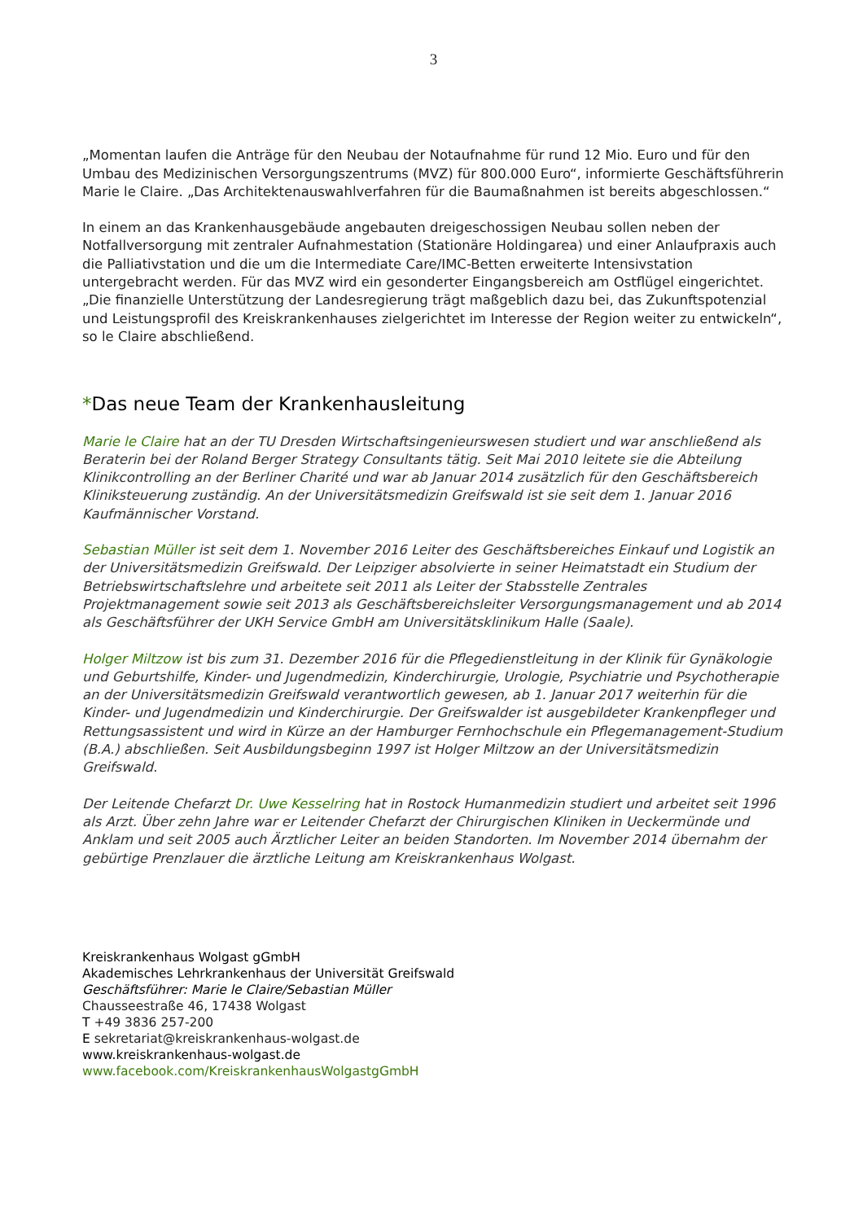3
„Momentan laufen die Anträge für den Neubau der Notaufnahme für rund 12 Mio. Euro und für den Umbau des Medizinischen Versorgungszentrums (MVZ) für 800.000 Euro“, informierte Geschäftsführerin Marie le Claire. „Das Architektenauswahlverfahren für die Baumaßnahmen ist bereits abgeschlossen.“
In einem an das Krankenhausgebäude angebauten dreigeschossigen Neubau sollen neben der Notfallversorgung mit zentraler Aufnahmestation (Stationäre Holdingarea) und einer Anlaufpraxis auch die Palliativstation und die um die Intermediate Care/IMC-Betten erweiterte Intensivstation untergebracht werden. Für das MVZ wird ein gesonderter Eingangsbereich am Ostflügel eingerichtet. „Die finanzielle Unterstützung der Landesregierung trägt maßgeblich dazu bei, das Zukunftspotenzial und Leistungsprofil des Kreiskrankenhauses zielgerichtet im Interesse der Region weiter zu entwickeln“, so le Claire abschließend.
*Das neue Team der Krankenhausleitung
Marie le Claire hat an der TU Dresden Wirtschaftsingenieurswesen studiert und war anschließend als Beraterin bei der Roland Berger Strategy Consultants tätig. Seit Mai 2010 leitete sie die Abteilung Klinikcontrolling an der Berliner Charité und war ab Januar 2014 zusätzlich für den Geschäftsbereich Kliniksteuerung zuständig. An der Universitätsmedizin Greifswald ist sie seit dem 1. Januar 2016 Kaufmännischer Vorstand.
Sebastian Müller ist seit dem 1. November 2016 Leiter des Geschäftsbereiches Einkauf und Logistik an der Universitätsmedizin Greifswald. Der Leipziger absolvierte in seiner Heimatstadt ein Studium der Betriebswirtschaftslehre und arbeitete seit 2011 als Leiter der Stabsstelle Zentrales Projektmanagement sowie seit 2013 als Geschäftsbereichsleiter Versorgungsmanagement und ab 2014 als Geschäftsführer der UKH Service GmbH am Universitätsklinikum Halle (Saale).
Holger Miltzow ist bis zum 31. Dezember 2016 für die Pflegedienstleitung in der Klinik für Gynäkologie und Geburtshilfe, Kinder- und Jugendmedizin, Kinderchirurgie, Urologie, Psychiatrie und Psychotherapie an der Universitätsmedizin Greifswald verantwortlich gewesen, ab 1. Januar 2017 weiterhin für die Kinder- und Jugendmedizin und Kinderchirurgie. Der Greifswalder ist ausgebildeter Krankenpfleger und Rettungsassistent und wird in Kürze an der Hamburger Fernhochschule ein Pflegemanagement-Studium (B.A.) abschließen. Seit Ausbildungsbeginn 1997 ist Holger Miltzow an der Universitätsmedizin Greifswald.
Der Leitende Chefarzt Dr. Uwe Kesselring hat in Rostock Humanmedizin studiert und arbeitet seit 1996 als Arzt. Über zehn Jahre war er Leitender Chefarzt der Chirurgischen Kliniken in Ueckermünde und Anklam und seit 2005 auch Ärztlicher Leiter an beiden Standorten. Im November 2014 übernahm der gebürtige Prenzlauer die ärztliche Leitung am Kreiskrankenhaus Wolgast.
Kreiskrankenhaus Wolgast gGmbH
Akademisches Lehrkrankenhaus der Universität Greifswald
Geschäftsführer: Marie le Claire/Sebastian Müller
Chausseestraße 46, 17438 Wolgast
T +49 3836 257-200
E sekretariat@kreiskrankenhaus-wolgast.de
www.kreiskrankenhaus-wolgast.de
www.facebook.com/KreiskrankenhausWolgastgGmbH